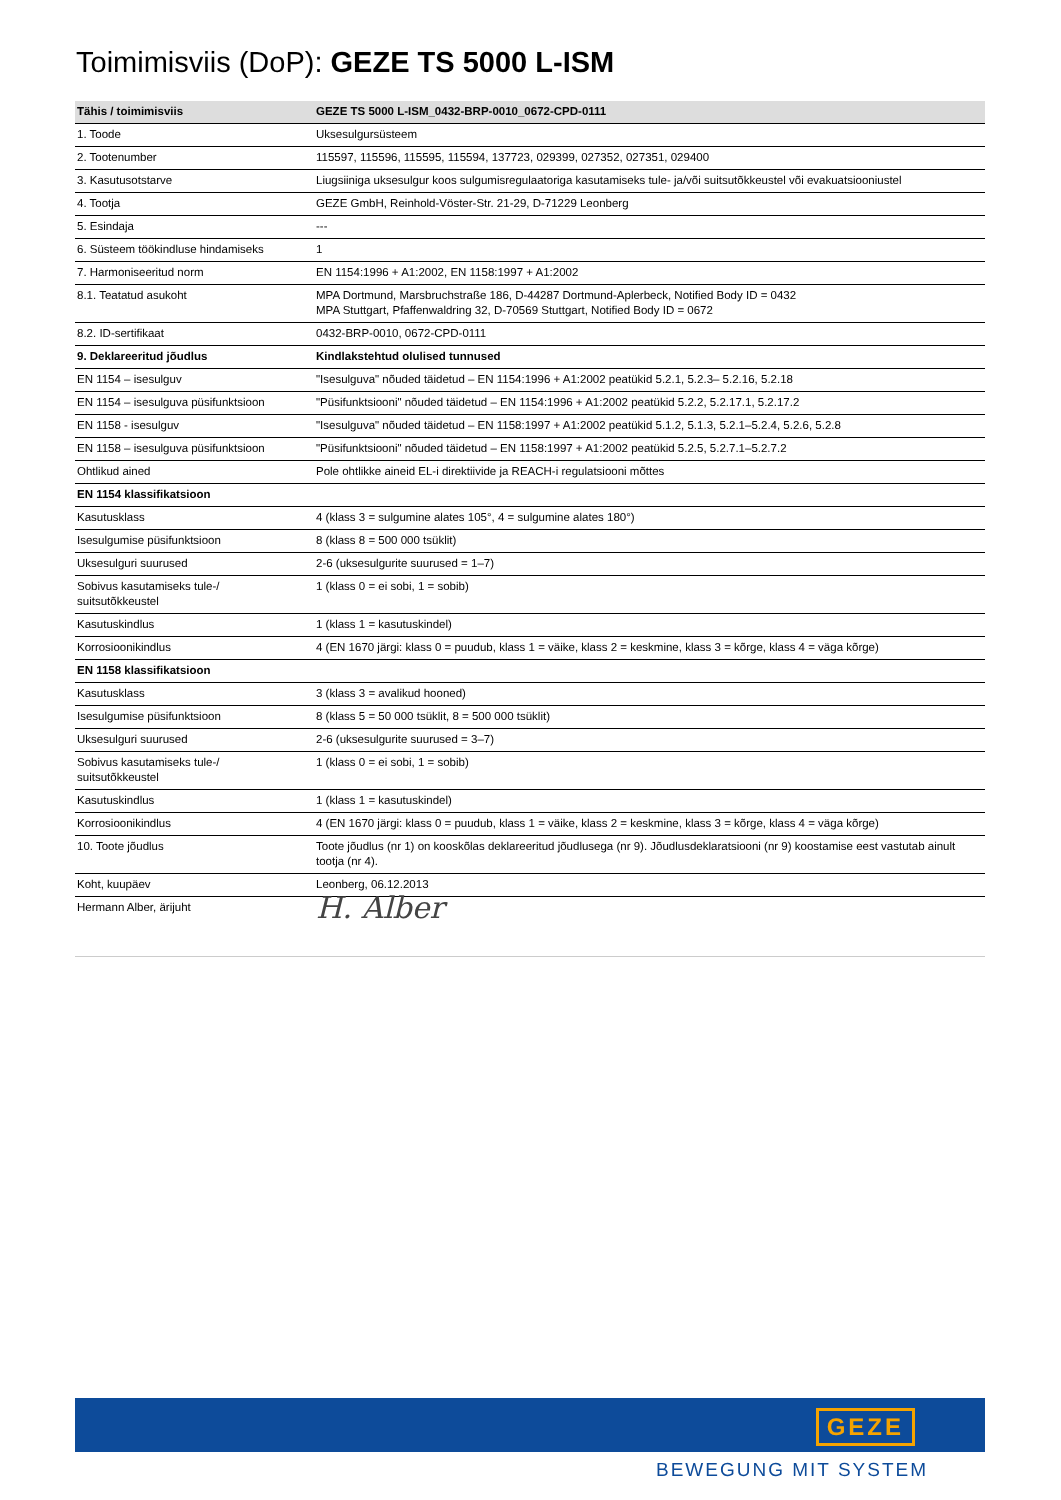Toimimisviis (DoP): GEZE TS 5000 L-ISM
| Tähis / toimimisviis | GEZE TS 5000 L-ISM_0432-BRP-0010_0672-CPD-0111 |
| --- | --- |
| 1. Toode | Uksesulgursüsteem |
| 2. Tootenumber | 115597, 115596, 115595, 115594, 137723, 029399, 027352, 027351, 029400 |
| 3. Kasutusotstarve | Liugsiiniga uksesulgur koos sulgumisregulaatoriga kasutamiseks tule- ja/või suitsutõkkeustel või evakuatsiooniustel |
| 4. Tootja | GEZE GmbH, Reinhold-Vöster-Str. 21-29, D-71229 Leonberg |
| 5. Esindaja | --- |
| 6. Süsteem töökindluse hindamiseks | 1 |
| 7. Harmoniseeritud norm | EN 1154:1996 + A1:2002, EN 1158:1997 + A1:2002 |
| 8.1. Teatatud asukoht | MPA Dortmund, Marsbruchstraße 186, D-44287 Dortmund-Aplerbeck, Notified Body ID = 0432 MPA Stuttgart, Pfaffenwaldring 32, D-70569 Stuttgart, Notified Body ID = 0672 |
| 8.2. ID-sertifikaat | 0432-BRP-0010, 0672-CPD-0111 |
| 9. Deklareeritud jõudlus | Kindlakstehtud olulised tunnused |
| EN 1154 – isesulguv | "Isesulguva" nõuded täidetud – EN 1154:1996 + A1:2002 peatükid 5.2.1, 5.2.3– 5.2.16, 5.2.18 |
| EN 1154 – isesulguva püsifunktsioon | "Püsifunktsiooni" nõuded täidetud – EN 1154:1996 + A1:2002 peatükid 5.2.2, 5.2.17.1, 5.2.17.2 |
| EN 1158 - isesulguv | "Isesulguva" nõuded täidetud – EN 1158:1997 + A1:2002 peatükid 5.1.2, 5.1.3, 5.2.1–5.2.4, 5.2.6, 5.2.8 |
| EN 1158 – isesulguva püsifunktsioon | "Püsifunktsiooni" nõuded täidetud – EN 1158:1997 + A1:2002 peatükid 5.2.5, 5.2.7.1–5.2.7.2 |
| Ohtlikud ained | Pole ohtlikke aineid EL-i direktiivide ja REACH-i regulatsiooni mõttes |
| EN 1154 klassifikatsioon | |
| Kasutusklass | 4 (klass 3 = sulgumine alates 105°, 4 = sulgumine alates 180°) |
| Isesulgumise püsifunktsioon | 8 (klass 8 = 500 000 tsüklit) |
| Uksesulguri suurused | 2-6 (uksesulgurite suurused = 1–7) |
| Sobivus kasutamiseks tule-/ suitsutõkkeustel | 1 (klass 0 = ei sobi, 1 = sobib) |
| Kasutuskindlus | 1 (klass 1 = kasutuskindel) |
| Korrosioonikindlus | 4 (EN 1670 järgi: klass 0 = puudub, klass 1 = väike, klass 2 = keskmine, klass 3 = kõrge, klass 4 = väga kõrge) |
| EN 1158 klassifikatsioon | |
| Kasutusklass | 3 (klass 3 = avalikud hooned) |
| Isesulgumise püsifunktsioon | 8 (klass 5 = 50 000 tsüklit, 8 = 500 000 tsüklit) |
| Uksesulguri suurused | 2-6 (uksesulgurite suurused = 3–7) |
| Sobivus kasutamiseks tule-/ suitsutõkkeustel | 1 (klass 0 = ei sobi, 1 = sobib) |
| Kasutuskindlus | 1 (klass 1 = kasutuskindel) |
| Korrosioonikindlus | 4 (EN 1670 järgi: klass 0 = puudub, klass 1 = väike, klass 2 = keskmine, klass 3 = kõrge, klass 4 = väga kõrge) |
| 10. Toote jõudlus | Toote jõudlus (nr 1) on kooskõlas deklareeritud jõudlusega (nr 9). Jõudlusdeklaratsiooni (nr 9) koostamise eest vastutab ainult tootja (nr 4). |
| Koht, kuupäev | Leonberg, 06.12.2013 |
| Hermann Alber, ärijuht | H. Alber |
GEZE
BEWEGUNG MIT SYSTEM